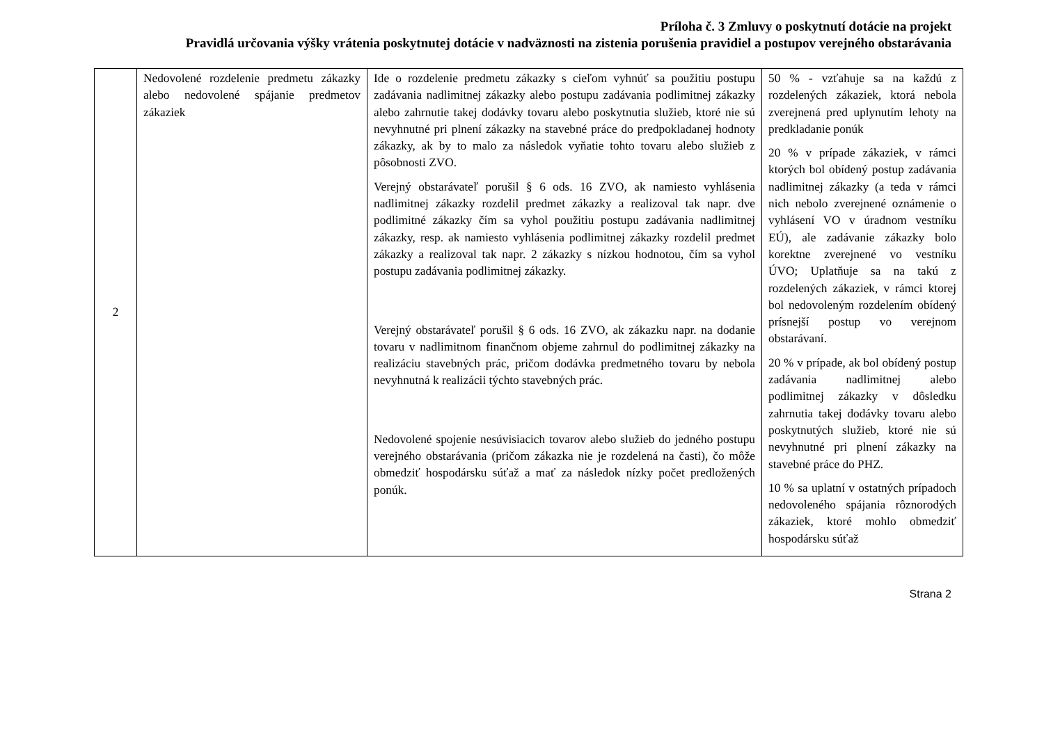Príloha č. 3 Zmluvy o poskytnutí dotácie na projekt
Pravidlá určovania výšky vrátenia poskytnutej dotácie v nadväznosti na zistenia porušenia pravidiel a postupov verejného obstarávania
| 2 | Nedovolené rozdelenie predmetu zákazky alebo nedovolené spájanie predmetov zákaziek | Ide o rozdelenie predmetu zákazky s cieľom vyhnúť sa použitiu postupu zadávania nadlimitnej zákazky alebo postupu zadávania podlimitnej zákazky alebo zahrnutie takej dodávky tovaru alebo poskytnutia služieb, ktoré nie sú nevyhnutné pri plnení zákazky na stavebné práce do predpokladanej hodnoty zákazky, ak by to malo za následok vyňatie tohto tovaru alebo služieb z pôsobnosti ZVO. Verejný obstarávateľ porušil § 6 ods. 16 ZVO, ak namiesto vyhlásenia nadlimitnej zákazky rozdelil predmet zákazky a realizoval tak napr. dve podlimitné zákazky čím sa vyhol použitiu postupu zadávania nadlimitnej zákazky, resp. ak namiesto vyhlásenia podlimitnej zákazky rozdelil predmet zákazky a realizoval tak napr. 2 zákazky s nízkou hodnotou, čím sa vyhol postupu zadávania podlimitnej zákazky. Verejný obstarávateľ porušil § 6 ods. 16 ZVO, ak zákazku napr. na dodanie tovaru v nadlimitnom finančnom objeme zahrnul do podlimitnej zákazky na realizáciu stavebných prác, pričom dodávka predmetného tovaru by nebola nevyhnutná k realizácii týchto stavebných prác. Nedovolené spojenie nesúvisiacich tovarov alebo služieb do jedného postupu verejného obstarávania (pričom zákazka nie je rozdelená na časti), čo môže obmedziť hospodársku súťaž a mať za následok nízky počet predložených ponúk. | 50 % - vzťahuje sa na každú z rozdelených zákaziek, ktorá nebola zverejnená pred uplynutím lehoty na predkladanie ponúk 20 % v prípade zákaziek, v rámci ktorých bol obídený postup zadávania nadlimitnej zákazky (a teda v rámci nich nebolo zverejnené oznámenie o vyhlásení VO v úradnom vestníku EÚ), ale zadávanie zákazky bolo korektne zverejnené vo vestníku ÚVO; Uplatňuje sa na takú z rozdelených zákaziek, v rámci ktorej bol nedovoleným rozdelením obídený prísnejší postup vo verejnom obstarávaní. 20 % v prípade, ak bol obídený postup zadávania nadlimitnej alebo podlimitnej zákazky v dôsledku zahrnutia takej dodávky tovaru alebo poskytnutých služieb, ktoré nie sú nevyhnutné pri plnení zákazky na stavebné práce do PHZ. 10 % sa uplatní v ostatných prípadoch nedovoleného spájania rôznorodých zákaziek, ktoré mohlo obmedziť hospodársku súťaž |
Strana 2